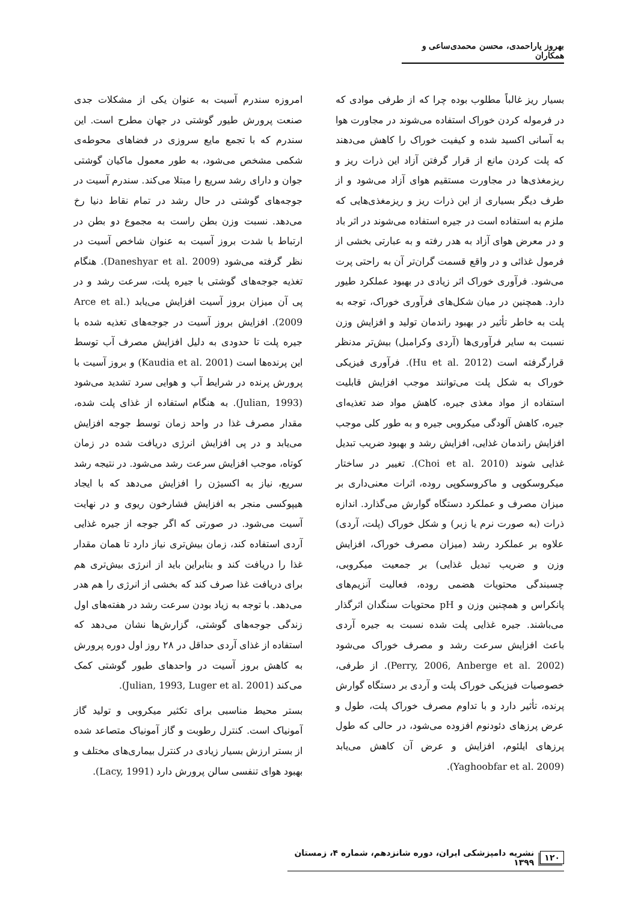بهروز یاراحمدی، محسن محمدی‌ساعی و همکاران
بسیار ریز غالباً مطلوب بوده چرا که از طرفی موادی که در فرموله کردن خوراک استفاده می‌شوند در مجاورت هوا به آسانی اکسید شده و کیفیت خوراک را کاهش می‌دهند که پلت کردن مانع از قرار گرفتن آزاد این ذرات ریز و ریزمغذی‌ها در مجاورت مستقیم هوای آزاد می‌شود و از طرف دیگر بسیاری از این ذرات ریز و ریزمغذی‌هایی که ملزم به استفاده است در جیره استفاده می‌شوند در اثر باد و در معرض هوای آزاد به هدر رفته و به عبارتی بخشی از فرمول غذائی و در واقع قسمت گران‌تر آن به راحتی پرت می‌شود. فرآوری خوراک اثر زیادی در بهبود عملکرد طیور دارد. همچنین در میان شکل‌های فرآوری خوراک، توجه به پلت به خاطر تأثیر در بهبود راندمان تولید و افزایش وزن نسبت به سایر فرآوری‌ها (آردی وکرامبل) بیش‌تر مدنظر قرارگرفته است (Hu et al. 2012). فرآوری فیزیکی خوراک به شکل پلت می‌توانند موجب افزایش قابلیت استفاده از مواد مغذی جیره، کاهش مواد ضد تغذیه‌ای جیره، کاهش آلودگی میکروبی جیره و به طور کلی موجب افزایش راندمان غذایی، افزایش رشد و بهبود ضریب تبدیل غذایی شوند (Choi et al. 2010). تغییر در ساختار میکروسکوپی و ماکروسکوپی روده، اثرات معنی‌داری بر میزان مصرف و عملکرد دستگاه گوارش می‌گذارد. اندازه ذرات (به صورت نرم یا زبر) و شکل خوراک (پلت، آردی) علاوه بر عملکرد رشد (میزان مصرف خوراک، افزایش وزن و ضریب تبدیل غذایی) بر جمعیت میکروبی، چسبندگی محتویات هضمی روده، فعالیت آنزیم‌های پانکراس و همچنین وزن و pH محتویات سنگدان اثرگذار می‌باشند. جیره غذایی پلت شده نسبت به جیره آردی باعث افزایش سرعت رشد و مصرف خوراک می‌شود (Perry, 2006, Anberge et al. 2002). از طرفی، خصوصیات فیزیکی خوراک پلت و آردی بر دستگاه گوارش پرنده، تأثیر دارد و با تداوم مصرف خوراک پلت، طول و عرض پرزهای دئودنوم افزوده می‌شود، در حالی که طول پرزهای ایلئوم، افزایش و عرض آن کاهش می‌یابد (Yaghoobfar et al. 2009).
امروزه سندرم آسیت به عنوان یکی از مشکلات جدی صنعت پرورش طیور گوشتی در جهان مطرح است. این سندرم که با تجمع مایع سروزی در فضاهای محوطه‌ی شکمی مشخص می‌شود، به طور معمول ماکیان گوشتی جوان و دارای رشد سریع را مبتلا می‌کند. سندرم آسیت در جوجه‌های گوشتی در حال رشد در تمام نقاط دنیا رخ می‌دهد. نسبت وزن بطن راست به مجموع دو بطن در ارتباط با شدت بروز آسیت به عنوان شاخص آسیت در نظر گرفته می‌شود (Daneshyar et al. 2009). هنگام تغذیه جوجه‌های گوشتی با جیره پلت، سرعت رشد و در پی آن میزان بروز آسیت افزایش می‌یابد (Arce et al. 2009). افزایش بروز آسیت در جوجه‌های تغذیه شده با جیره پلت تا حدودی به دلیل افزایش مصرف آب توسط این پرنده‌ها است (Kaudia et al. 2001) و بروز آسیت با پرورش پرنده در شرایط آب و هوایی سرد تشدید می‌شود (Julian, 1993). به هنگام استفاده از غذای پلت شده، مقدار مصرف غذا در واحد زمان توسط جوجه افزایش می‌یابد و در پی افزایش انرژی دریافت شده در زمان کوتاه، موجب افزایش سرعت رشد می‌شود. در نتیجه رشد سریع، نیاز به اکسیژن را افزایش می‌دهد که با ایجاد هیپوکسی منجر به افزایش فشارخون ریوی و در نهایت آسیت می‌شود. در صورتی که اگر جوجه از جیره غذایی آردی استفاده کند، زمان بیش‌تری نیاز دارد تا همان مقدار غذا را دریافت کند و بنابراین باید از انرژی بیش‌تری هم برای دریافت غذا صرف کند که بخشی از انرژی را هم هدر می‌دهد. با توجه به زیاد بودن سرعت رشد در هفته‌های اول زندگی جوجه‌های گوشتی، گزارش‌ها نشان می‌دهد که استفاده از غذای آردی حداقل در ۲۸ روز اول دوره پرورش به کاهش بروز آسیت در واحدهای طیور گوشتی کمک می‌کند (Julian, 1993, Luger et al. 2001).
بستر محیط مناسبی برای تکثیر میکروبی و تولید گاز آمونیاک است. کنترل رطوبت و گاز آمونیاک متصاعد شده از بستر ارزش بسیار زیادی در کنترل بیماری‌های مختلف و بهبود هوای تنفسی سالن پرورش دارد (Lacy, 1991).
۱۲۰ نشریه دامپزشکی ایران، دوره شانزدهم، شماره ۴، زمستان ۱۳۹۹